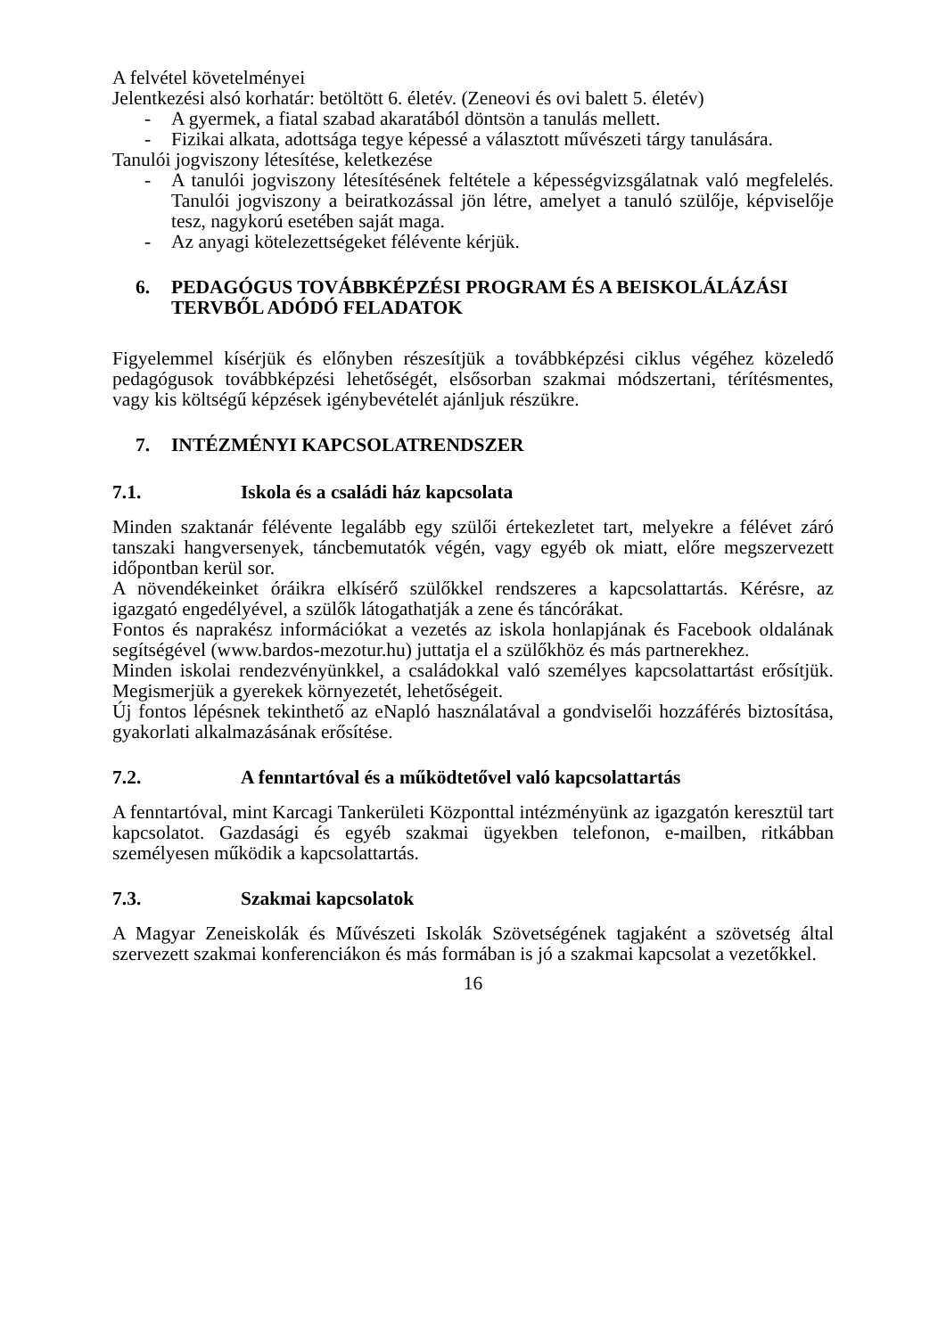A felvétel követelményei
Jelentkezési alsó korhatár: betöltött 6. életév. (Zeneovi és ovi balett 5. életév)
- A gyermek, a fiatal szabad akaratából döntsön a tanulás mellett.
- Fizikai alkata, adottsága tegye képessé a választott művészeti tárgy tanulására.
Tanulói jogviszony létesítése, keletkezése
- A tanulói jogviszony létesítésének feltétele a képességvizsgálatnak való megfelelés. Tanulói jogviszony a beiratkozással jön létre, amelyet a tanuló szülője, képviselője tesz, nagykorú esetében saját maga.
- Az anyagi kötelezettségeket félévente kérjük.
6. PEDAGÓGUS TOVÁBBKÉPZÉSI PROGRAM ÉS A BEISKOLÁLÁZÁSI TERVBŐL ADÓDÓ FELADATOK
Figyelemmel kísérjük és előnyben részesítjük a továbbképzési ciklus végéhez közeledő pedagógusok továbbképzési lehetőségét, elsősorban szakmai módszertani, térítésmentes, vagy kis költségű képzések igénybevételét ajánljuk részükre.
7. INTÉZMÉNYI KAPCSOLATRENDSZER
7.1. Iskola és a családi ház kapcsolata
Minden szaktanár félévente legalább egy szülői értekezletet tart, melyekre a félévet záró tanszaki hangversenyek, táncbemutatók végén, vagy egyéb ok miatt, előre megszervezett időpontban kerül sor.
A növendékeinket óráikra elkísérő szülőkkel rendszeres a kapcsolattartás. Kérésre, az igazgató engedélyével, a szülők látogathatják a zene és táncórákat.
Fontos és naprakész információkat a vezetés az iskola honlapjának és Facebook oldalának segítségével (www.bardos-mezotur.hu) juttatja el a szülőkhöz és más partnerekhez.
Minden iskolai rendezvényünkkel, a családokkal való személyes kapcsolattartást erősítjük. Megismerjük a gyerekek környezetét, lehetőségeit.
Új fontos lépésnek tekinthető az eNapló használatával a gondviselői hozzáférés biztosítása, gyakorlati alkalmazásának erősítése.
7.2. A fenntartóval és a működtetővel való kapcsolattartás
A fenntartóval, mint Karcagi Tankerületi Központtal intézményünk az igazgatón keresztül tart kapcsolatot. Gazdasági és egyéb szakmai ügyekben telefonon, e-mailben, ritkábban személyesen működik a kapcsolattartás.
7.3. Szakmai kapcsolatok
A Magyar Zeneiskolák és Művészeti Iskolák Szövetségének tagjaként a szövetség által szervezett szakmai konferenciákon és más formában is jó a szakmai kapcsolat a vezetőkkel.
16